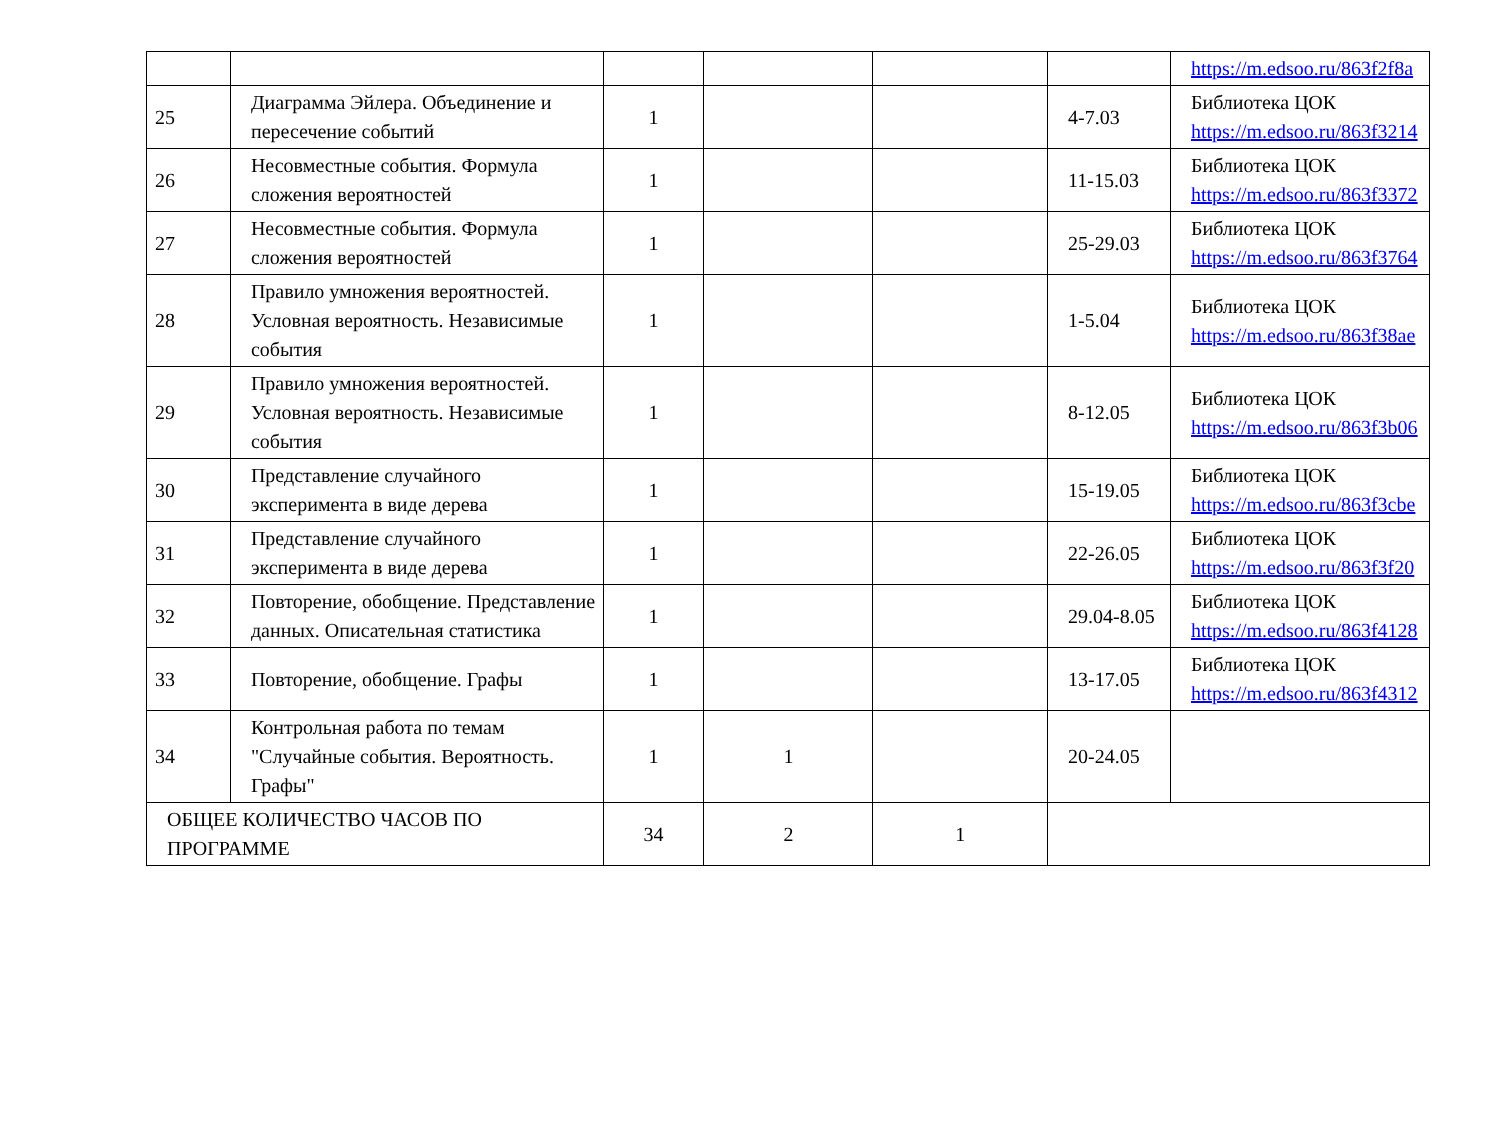| | | | | | | https://m.edsoo.ru/863f2f8a |
| 25 | Диаграмма Эйлера. Объединение и пересечение событий | 1 | | | 4-7.03 | Библиотека ЦОК https://m.edsoo.ru/863f3214 |
| 26 | Несовместные события. Формула сложения вероятностей | 1 | | | 11-15.03 | Библиотека ЦОК https://m.edsoo.ru/863f3372 |
| 27 | Несовместные события. Формула сложения вероятностей | 1 | | | 25-29.03 | Библиотека ЦОК https://m.edsoo.ru/863f3764 |
| 28 | Правило умножения вероятностей. Условная вероятность. Независимые события | 1 | | | 1-5.04 | Библиотека ЦОК https://m.edsoo.ru/863f38ae |
| 29 | Правило умножения вероятностей. Условная вероятность. Независимые события | 1 | | | 8-12.05 | Библиотека ЦОК https://m.edsoo.ru/863f3b06 |
| 30 | Представление случайного эксперимента в виде дерева | 1 | | | 15-19.05 | Библиотека ЦОК https://m.edsoo.ru/863f3cbe |
| 31 | Представление случайного эксперимента в виде дерева | 1 | | | 22-26.05 | Библиотека ЦОК https://m.edsoo.ru/863f3f20 |
| 32 | Повторение, обобщение. Представление данных. Описательная статистика | 1 | | | 29.04-8.05 | Библиотека ЦОК https://m.edsoo.ru/863f4128 |
| 33 | Повторение, обобщение. Графы | 1 | | | 13-17.05 | Библиотека ЦОК https://m.edsoo.ru/863f4312 |
| 34 | Контрольная работа по темам "Случайные события. Вероятность. Графы" | 1 | 1 | | 20-24.05 | |
| ОБЩЕЕ КОЛИЧЕСТВО ЧАСОВ ПО ПРОГРАММЕ | | 34 | 2 | 1 | | |